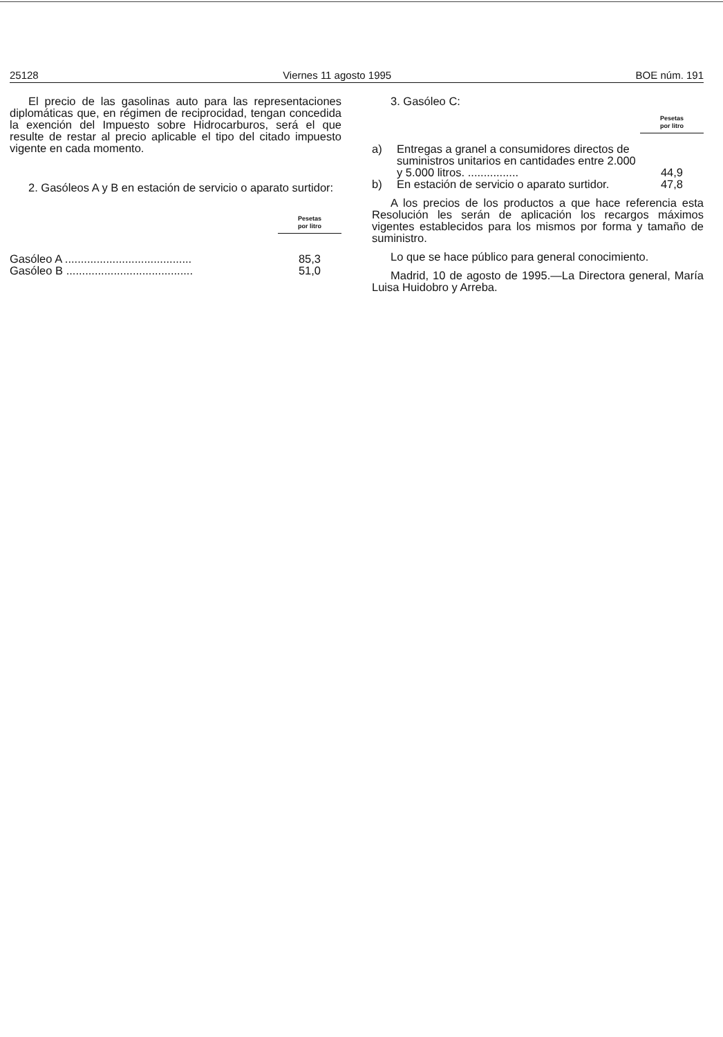25128 Viernes 11 agosto 1995 BOE núm. 191
El precio de las gasolinas auto para las representaciones diplomáticas que, en régimen de reciprocidad, tengan concedida la exención del Impuesto sobre Hidrocarburos, será el que resulte de restar al precio aplicable el tipo del citado impuesto vigente en cada momento.
2. Gasóleos A y B en estación de servicio o aparato surtidor:
| | Pesetas por litro |
| Gasóleo A ........................................ | 85,3 |
| Gasóleo B ........................................ | 51,0 |
3. Gasóleo C:
| | | Pesetas por litro |
| a) | Entregas a granel a consumidores directos de suministros unitarios en cantidades entre 2.000 y 5.000 litros. ................ | 44,9 |
| b) | En estación de servicio o aparato surtidor. | 47,8 |
A los precios de los productos a que hace referencia esta Resolución les serán de aplicación los recargos máximos vigentes establecidos para los mismos por forma y tamaño de suministro.
Lo que se hace público para general conocimiento.
Madrid, 10 de agosto de 1995.—La Directora general, María Luisa Huidobro y Arreba.